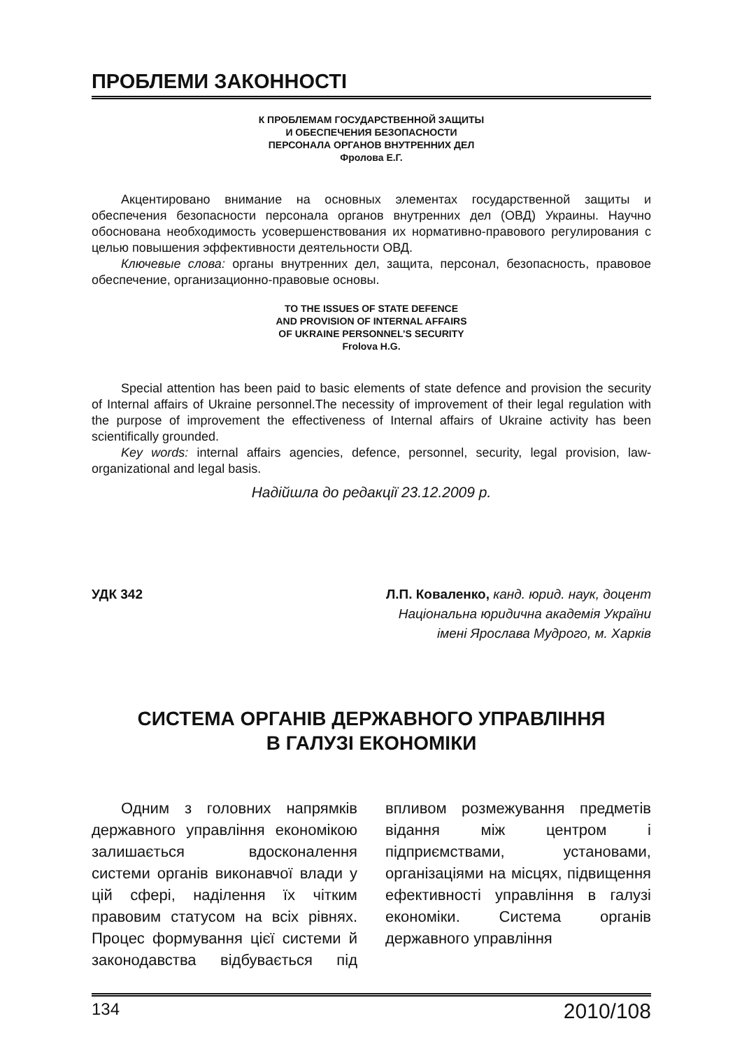ПРОБЛЕМИ ЗАКОННОСТІ
К ПРОБЛЕМАМ ГОСУДАРСТВЕННОЙ ЗАЩИТЫ
И ОБЕСПЕЧЕНИЯ БЕЗОПАСНОСТИ
ПЕРСОНАЛА ОРГАНОВ ВНУТРЕННИХ ДЕЛ
Фролова Е.Г.
Акцентировано внимание на основных элементах государственной защиты и обеспечения безопасности персонала органов внутренних дел (ОВД) Украины. Научно обоснована необходимость усовершенствования их нормативно-правового регулирования с целью повышения эффективности деятельности ОВД.
Ключевые слова: органы внутренних дел, защита, персонал, безопасность, правовое обеспечение, организационно-правовые основы.
TO THE ISSUES OF STATE DEFENCE
AND PROVISION OF INTERNAL AFFAIRS
OF UKRAINE PERSONNEL’S SECURITY
Frolova H.G.
Special attention has been paid to basic elements of state defence and provision the security of Internal affairs of Ukraine personnel.The necessity of improvement of their legal regulation with the purpose of improvement the effectiveness of Internal affairs of Ukraine activity has been scientifically grounded.
Key words: internal affairs agencies, defence, personnel, security, legal provision, law-organizational and legal basis.
Надійшла до редакції 23.12.2009 р.
УДК 342 Л.П. Коваленко, канд. юрид. наук, доцент
Національна юридична академія України
імені Ярослава Мудрого, м. Харків
СИСТЕМА ОРГАНІВ ДЕРЖАВНОГО УПРАВЛІННЯ
В ГАЛУЗІ ЕКОНОМІКИ
Одним з головних напрямків державного управління економікою залишається вдосконалення системи органів виконавчої влади у цій сфері, наділення їх чітким правовим статусом на всіх рівнях. Процес формування цієї системи й законодавства відбувається під впливом розмежування предметів відання між центром і підприємствами, установами, організаціями на місцях, підвищення ефективності управління в галузі економіки. Система органів державного управління
134 2010/108